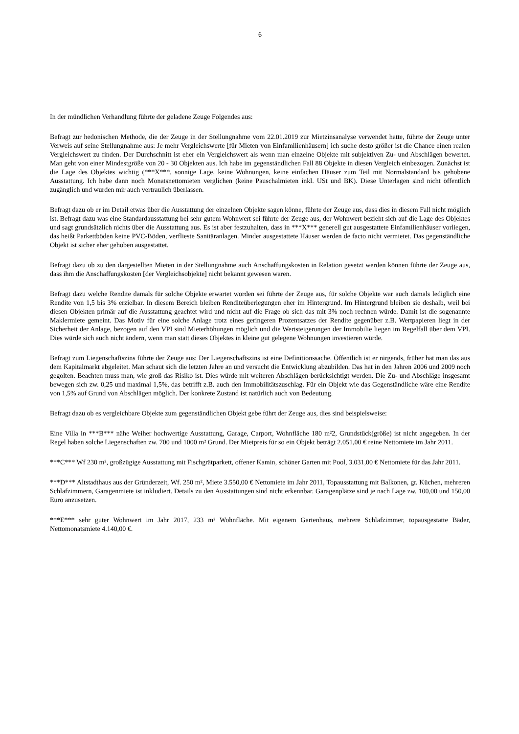6
In der mündlichen Verhandlung führte der geladene Zeuge Folgendes aus:
Befragt zur hedonischen Methode, die der Zeuge in der Stellungnahme vom 22.01.2019 zur Mietzinsanalyse verwendet hatte, führte der Zeuge unter Verweis auf seine Stellungnahme aus: Je mehr Vergleichswerte [für Mieten von Einfamilienhäusern] ich suche desto größer ist die Chance einen realen Vergleichswert zu finden. Der Durchschnitt ist eher ein Vergleichswert als wenn man einzelne Objekte mit subjektiven Zu- und Abschlägen bewertet. Man geht von einer Mindestgröße von 20 - 30 Objekten aus. Ich habe im gegenständlichen Fall 88 Objekte in diesen Vergleich einbezogen. Zunächst ist die Lage des Objektes wichtig (***X***, sonnige Lage, keine Wohnungen, keine einfachen Häuser zum Teil mit Normalstandard bis gehobene Ausstattung. Ich habe dann noch Monatsnettomieten verglichen (keine Pauschalmieten inkl. USt und BK). Diese Unterlagen sind nicht öffentlich zugänglich und wurden mir auch vertraulich überlassen.
Befragt dazu ob er im Detail etwas über die Ausstattung der einzelnen Objekte sagen könne, führte der Zeuge aus, dass dies in diesem Fall nicht möglich ist. Befragt dazu was eine Standardausstattung bei sehr gutem Wohnwert sei führte der Zeuge aus, der Wohnwert bezieht sich auf die Lage des Objektes und sagt grundsätzlich nichts über die Ausstattung aus. Es ist aber festzuhalten, dass in ***X*** generell gut ausgestattete Einfamilienhäuser vorliegen, das heißt Parkettböden keine PVC-Böden, verflieste Sanitäranlagen. Minder ausgestattete Häuser werden de facto nicht vermietet. Das gegenständliche Objekt ist sicher eher gehoben ausgestattet.
Befragt dazu ob zu den dargestellten Mieten in der Stellungnahme auch Anschaffungskosten in Relation gesetzt werden können führte der Zeuge aus, dass ihm die Anschaffungskosten [der Vergleichsobjekte] nicht bekannt gewesen waren.
Befragt dazu welche Rendite damals für solche Objekte erwartet worden sei führte der Zeuge aus, für solche Objekte war auch damals lediglich eine Rendite von 1,5 bis 3% erzielbar. In diesem Bereich bleiben Renditeüberlegungen eher im Hintergrund. Im Hintergrund bleiben sie deshalb, weil bei diesen Objekten primär auf die Ausstattung geachtet wird und nicht auf die Frage ob sich das mit 3% noch rechnen würde. Damit ist die sogenannte Maklermiete gemeint. Das Motiv für eine solche Anlage trotz eines geringeren Prozentsatzes der Rendite gegenüber z.B. Wertpapieren liegt in der Sicherheit der Anlage, bezogen auf den VPI sind Mieterhöhungen möglich und die Wertsteigerungen der Immobilie liegen im Regelfall über dem VPI. Dies würde sich auch nicht ändern, wenn man statt dieses Objektes in kleine gut gelegene Wohnungen investieren würde.
Befragt zum Liegenschaftszins führte der Zeuge aus: Der Liegenschaftszins ist eine Definitionssache. Öffentlich ist er nirgends, früher hat man das aus dem Kapitalmarkt abgeleitet. Man schaut sich die letzten Jahre an und versucht die Entwicklung abzubilden. Das hat in den Jahren 2006 und 2009 noch gegolten. Beachten muss man, wie groß das Risiko ist. Dies würde mit weiteren Abschlägen berücksichtigt werden. Die Zu- und Abschläge insgesamt bewegen sich zw. 0,25 und maximal 1,5%, das betrifft z.B. auch den Immobilitätszuschlag. Für ein Objekt wie das Gegenständliche wäre eine Rendite von 1,5% auf Grund von Abschlägen möglich. Der konkrete Zustand ist natürlich auch von Bedeutung.
Befragt dazu ob es vergleichbare Objekte zum gegenständlichen Objekt gebe führt der Zeuge aus, dies sind beispielsweise:
Eine Villa in ***B*** nähe Weiher hochwertige Ausstattung, Garage, Carport, Wohnfläche 180 m²2, Grundstück(größe) ist nicht angegeben. In der Regel haben solche Liegenschaften zw. 700 und 1000 m² Grund. Der Mietpreis für so ein Objekt beträgt 2.051,00 € reine Nettomiete im Jahr 2011.
***C*** Wf 230 m², großzügige Ausstattung mit Fischgrätparkett, offener Kamin, schöner Garten mit Pool, 3.031,00 € Nettomiete für das Jahr 2011.
***D*** Altstadthaus aus der Gründerzeit, Wf. 250 m², Miete 3.550,00 € Nettomiete im Jahr 2011, Topausstattung mit Balkonen, gr. Küchen, mehreren Schlafzimmern, Garagenmiete ist inkludiert. Details zu den Ausstattungen sind nicht erkennbar. Garagenplätze sind je nach Lage zw. 100,00 und 150,00 Euro anzusetzen.
***E*** sehr guter Wohnwert im Jahr 2017, 233 m² Wohnfläche. Mit eigenem Gartenhaus, mehrere Schlafzimmer, topausgestatte Bäder, Nettomonatsmiete 4.140,00 €.